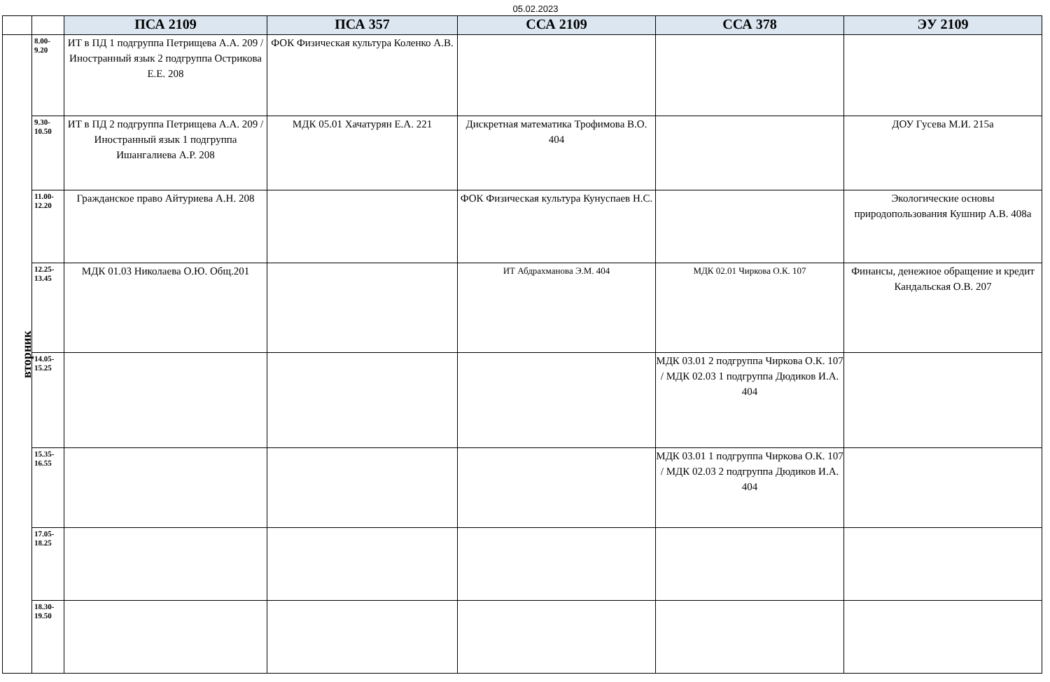05.02.2023
| | | ПСА 2109 | ПСА 357 | ССА 2109 | ССА 378 | ЭУ 2109 |
| --- | --- | --- | --- | --- | --- | --- |
| вторник | 8.00- 9.20 | ИТ в ПД 1 подгруппа Петрищева А.А. 209 / Иностранный язык 2 подгруппа Острикова Е.Е. 208 | ФОК Физическая культура Коленко А.В. | | | |
| | 9.30- 10.50 | ИТ в ПД 2 подгруппа Петрищева А.А. 209 / Иностранный язык 1 подгруппа Ишангалиева А.Р. 208 | МДК 05.01 Хачатурян Е.А. 221 | Дискретная математика Трофимова В.О. 404 | | ДОУ Гусева М.И. 215а |
| | 11.00- 12.20 | Гражданское право Айтуриева А.Н. 208 | | ФОК Физическая культура Кунуспаев Н.С. | | Экологические основы природопользования Кушнир А.В. 408а |
| | 12.25- 13.45 | МДК 01.03 Николаева О.Ю. Общ.201 | | ИТ Абдрахманова Э.М. 404 | МДК 02.01 Чиркова О.К. 107 | Финансы, денежное обращение и кредит Кандальская О.В. 207 |
| | 14.05- 15.25 | | | | МДК 03.01 2 подгруппа Чиркова О.К. 107 / МДК 02.03 1 подгруппа Дюдиков И.А. 404 | |
| | 15.35- 16.55 | | | | МДК 03.01 1 подгруппа Чиркова О.К. 107 / МДК 02.03 2 подгруппа Дюдиков И.А. 404 | |
| | 17.05- 18.25 | | | | | |
| | 18.30- 19.50 | | | | | |